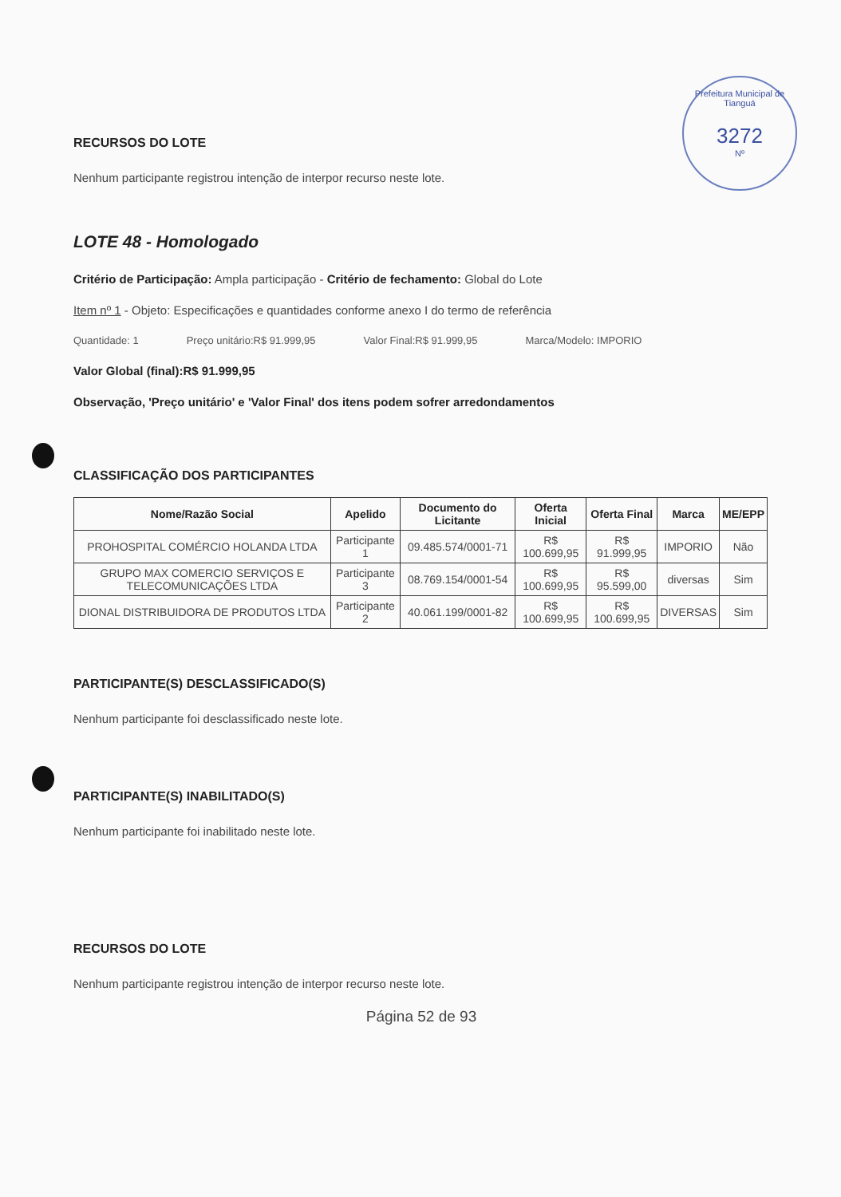Prefeitura Municipal de Tianguá
3272
Nº
RECURSOS DO LOTE
Nenhum participante registrou intenção de interpor recurso neste lote.
LOTE 48 - Homologado
Critério de Participação: Ampla participação - Critério de fechamento: Global do Lote
Item nº 1 - Objeto: Especificações e quantidades conforme anexo I do termo de referência
Quantidade: 1 Preço unitário:R$ 91.999,95 Valor Final:R$ 91.999,95 Marca/Modelo: IMPORIO
Valor Global (final):R$ 91.999,95
Observação, 'Preço unitário' e 'Valor Final' dos itens podem sofrer arredondamentos
CLASSIFICAÇÃO DOS PARTICIPANTES
| Nome/Razão Social | Apelido | Documento do Licitante | Oferta Inicial | Oferta Final | Marca | ME/EPP |
| --- | --- | --- | --- | --- | --- | --- |
| PROHOSPITAL COMÉRCIO HOLANDA LTDA | Participante 1 | 09.485.574/0001-71 | R$ 100.699,95 | R$ 91.999,95 | IMPORIO | Não |
| GRUPO MAX COMERCIO SERVIÇOS E TELECOMUNICAÇÕES LTDA | Participante 3 | 08.769.154/0001-54 | R$ 100.699,95 | R$ 95.599,00 | diversas | Sim |
| DIONAL DISTRIBUIDORA DE PRODUTOS LTDA | Participante 2 | 40.061.199/0001-82 | R$ 100.699,95 | R$ 100.699,95 | DIVERSAS | Sim |
PARTICIPANTE(S) DESCLASSIFICADO(S)
Nenhum participante foi desclassificado neste lote.
PARTICIPANTE(S) INABILITADO(S)
Nenhum participante foi inabilitado neste lote.
RECURSOS DO LOTE
Nenhum participante registrou intenção de interpor recurso neste lote.
Página 52 de 93